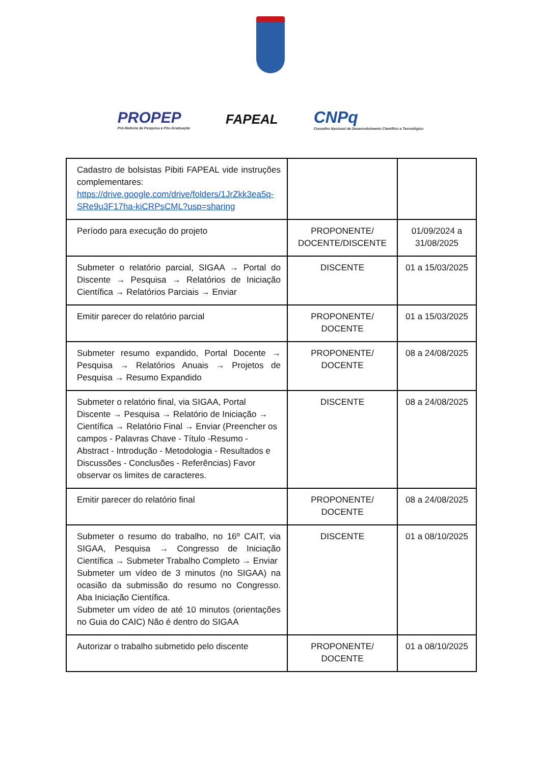PROPEP
Pró-Reitoria de Pesquisa e Pós-Graduação
FAPEAL
CNPq
Conselho Nacional de Desenvolvimento Científico e Tecnológico
| Cadastro de bolsistas Pibiti FAPEAL vide instruções complementares: https://drive.google.com/drive/folders/1JrZkk3ea5q-SRe9u3F17ha-kiCRPsCML?usp=sharing | | |
| Período para execução do projeto | PROPONENTE/ DOCENTE/DISCENTE | 01/09/2024 a 31/08/2025 |
| Submeter o relatório parcial, SIGAA → Portal do Discente → Pesquisa → Relatórios de Iniciação Científica → Relatórios Parciais → Enviar | DISCENTE | 01 a 15/03/2025 |
| Emitir parecer do relatório parcial | PROPONENTE/ DOCENTE | 01 a 15/03/2025 |
| Submeter resumo expandido, Portal Docente → Pesquisa → Relatórios Anuais → Projetos de Pesquisa → Resumo Expandido | PROPONENTE/ DOCENTE | 08 a 24/08/2025 |
| Submeter o relatório final, via SIGAA, Portal Discente → Pesquisa → Relatório de Iniciação → Científica → Relatório Final → Enviar (Preencher os campos - Palavras Chave - Título -Resumo - Abstract - Introdução - Metodologia - Resultados e Discussões - Conclusões - Referências) Favor observar os limites de caracteres. | DISCENTE | 08 a 24/08/2025 |
| Emitir parecer do relatório final | PROPONENTE/ DOCENTE | 08 a 24/08/2025 |
| Submeter o resumo do trabalho, no 16º CAIT, via SIGAA, Pesquisa → Congresso de Iniciação Científica → Submeter Trabalho Completo → Enviar Submeter um vídeo de 3 minutos (no SIGAA) na ocasião da submissão do resumo no Congresso. Aba Iniciação Científica. Submeter um vídeo de até 10 minutos (orientações no Guia do CAIC) Não é dentro do SIGAA | DISCENTE | 01 a 08/10/2025 |
| Autorizar o trabalho submetido pelo discente | PROPONENTE/ DOCENTE | 01 a 08/10/2025 |